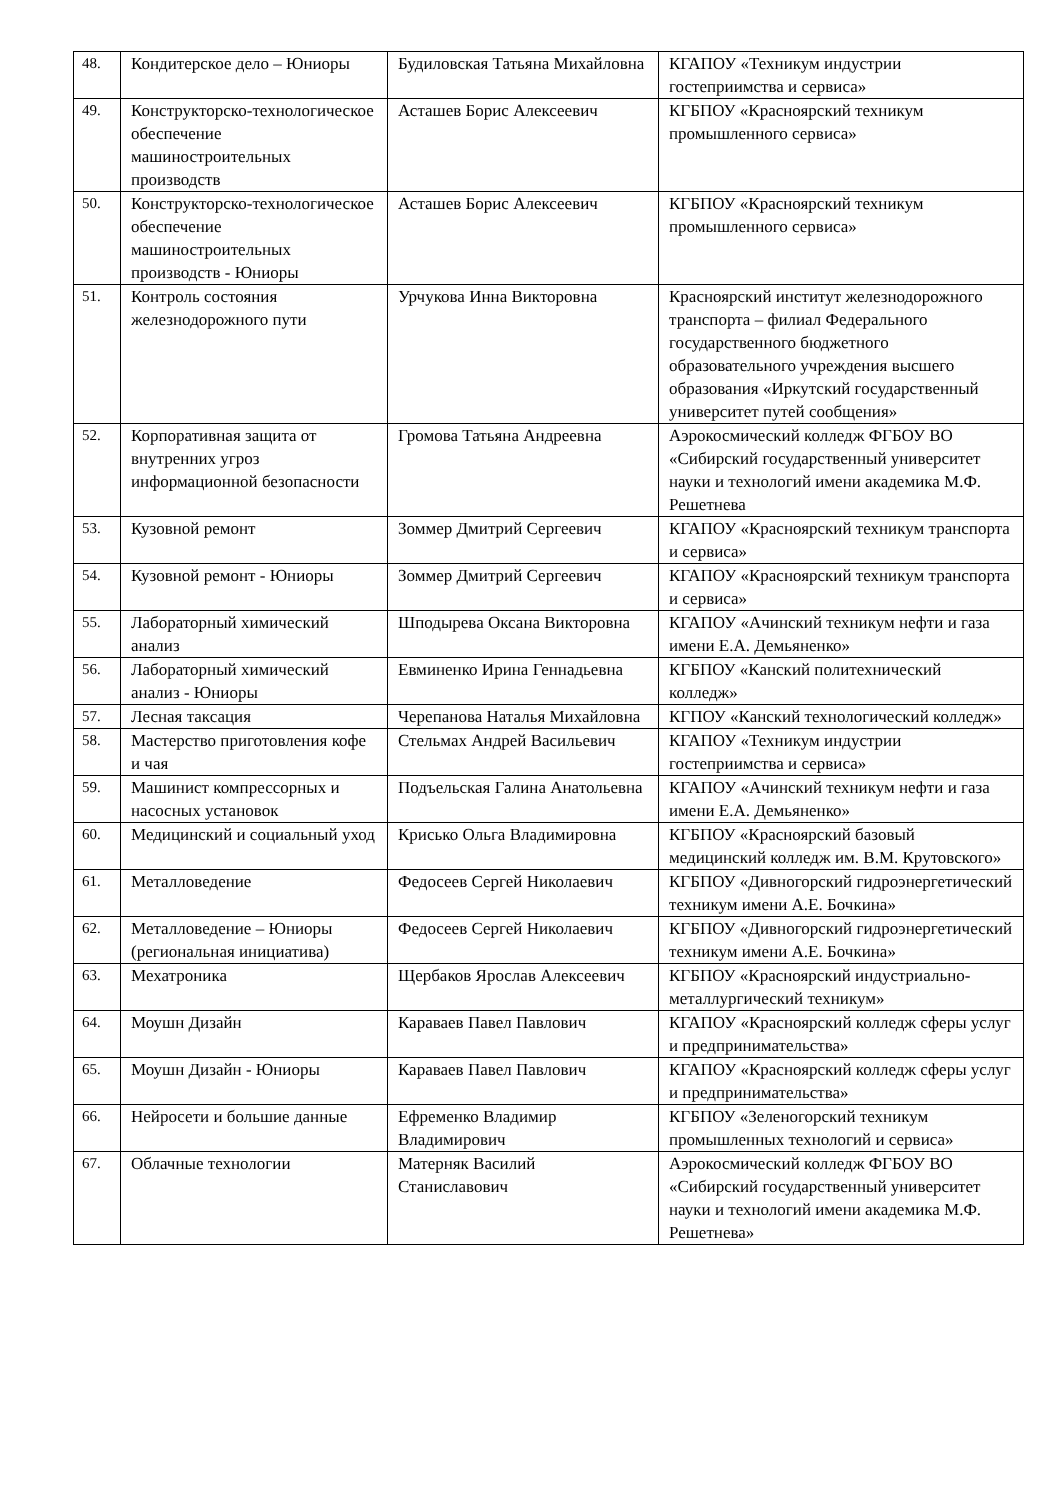| 48. | Кондитерское дело – Юниоры | Будиловская Татьяна Михайловна | КГАПОУ «Техникум индустрии гостеприимства и сервиса» |
| 49. | Конструкторско-технологическое обеспечение машиностроительных производств | Асташев Борис Алексеевич | КГБПОУ «Красноярский техникум промышленного сервиса» |
| 50. | Конструкторско-технологическое обеспечение машиностроительных производств - Юниоры | Асташев Борис Алексеевич | КГБПОУ «Красноярский техникум промышленного сервиса» |
| 51. | Контроль состояния железнодорожного пути | Урчукова Инна Викторовна | Красноярский институт железнодорожного транспорта – филиал Федерального государственного бюджетного образовательного учреждения высшего образования «Иркутский государственный университет путей сообщения» |
| 52. | Корпоративная защита от внутренних угроз информационной безопасности | Громова Татьяна Андреевна | Аэрокосмический колледж ФГБОУ ВО «Сибирский государственный университет науки и технологий имени академика М.Ф. Решетнева |
| 53. | Кузовной ремонт | Зоммер Дмитрий Сергеевич | КГАПОУ «Красноярский техникум транспорта и сервиса» |
| 54. | Кузовной ремонт - Юниоры | Зоммер Дмитрий Сергеевич | КГАПОУ «Красноярский техникум транспорта и сервиса» |
| 55. | Лабораторный химический анализ | Шподырева Оксана Викторовна | КГАПОУ «Ачинский техникум нефти и газа имени Е.А. Демьяненко» |
| 56. | Лабораторный химический анализ - Юниоры | Евминенко Ирина Геннадьевна | КГБПОУ «Канский политехнический колледж» |
| 57. | Лесная таксация | Черепанова Наталья Михайловна | КГПОУ «Канский технологический колледж» |
| 58. | Мастерство приготовления кофе и чая | Стельмах Андрей Васильевич | КГАПОУ «Техникум индустрии гостеприимства и сервиса» |
| 59. | Машинист компрессорных и насосных установок | Подъельская Галина Анатольевна | КГАПОУ «Ачинский техникум нефти и газа имени Е.А. Демьяненко» |
| 60. | Медицинский и социальный уход | Крисько Ольга Владимировна | КГБПОУ «Красноярский базовый медицинский колледж им. В.М. Крутовского» |
| 61. | Металловедение | Федосеев Сергей Николаевич | КГБПОУ «Дивногорский гидроэнергетический техникум имени А.Е. Бочкина» |
| 62. | Металловедение – Юниоры (региональная инициатива) | Федосеев Сергей Николаевич | КГБПОУ «Дивногорский гидроэнергетический техникум имени А.Е. Бочкина» |
| 63. | Мехатроника | Щербаков Ярослав Алексеевич | КГБПОУ «Красноярский индустриально-металлургический техникум» |
| 64. | Моушн Дизайн | Караваев Павел Павлович | КГАПОУ «Красноярский колледж сферы услуг и предпринимательства» |
| 65. | Моушн Дизайн - Юниоры | Караваев Павел Павлович | КГАПОУ «Красноярский колледж сферы услуг и предпринимательства» |
| 66. | Нейросети и большие данные | Ефременко Владимир Владимирович | КГБПОУ «Зеленогорский техникум промышленных технологий и сервиса» |
| 67. | Облачные технологии | Матерняк Василий Станиславович | Аэрокосмический колледж ФГБОУ ВО «Сибирский государственный университет науки и технологий имени академика М.Ф. Решетнева» |